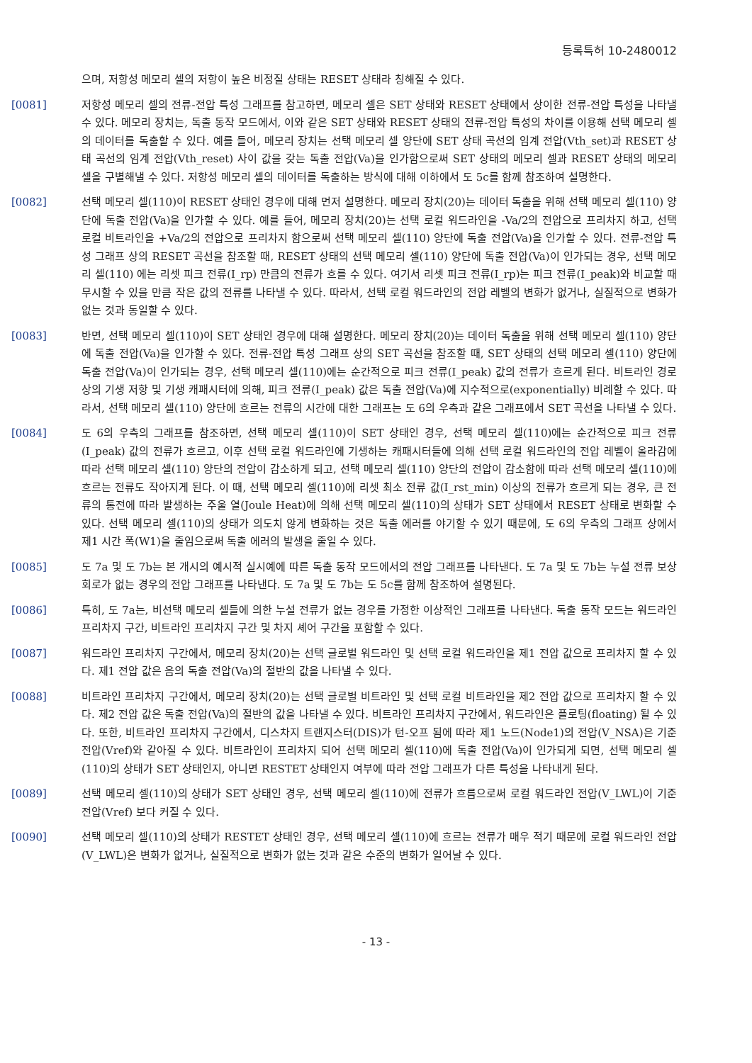등록특허 10-2480012
으며, 저항성 메모리 셀의 저항이 높은 비정질 상태는 RESET 상태라 칭해질 수 있다.
[0081] 저항성 메모리 셀의 전류-전압 특성 그래프를 참고하면, 메모리 셀은 SET 상태와 RESET 상태에서 상이한 전류-전압 특성을 나타낼 수 있다. 메모리 장치는, 독출 동작 모드에서, 이와 같은 SET 상태와 RESET 상태의 전류-전압 특성의 차이를 이용해 선택 메모리 셀의 데이터를 독출할 수 있다. 예를 들어, 메모리 장치는 선택 메모리 셀 양단에 SET 상태 곡선의 임계 전압(Vth_set)과 RESET 상태 곡선의 임계 전압(Vth_reset) 사이 값을 갖는 독출 전압(Va)을 인가함으로써 SET 상태의 메모리 셀과 RESET 상태의 메모리 셀을 구별해낼 수 있다. 저항성 메모리 셀의 데이터를 독출하는 방식에 대해 이하에서 도 5c를 함께 참조하여 설명한다.
[0082] 선택 메모리 셀(110)이 RESET 상태인 경우에 대해 먼저 설명한다. 메모리 장치(20)는 데이터 독출을 위해 선택 메모리 셀(110) 양단에 독출 전압(Va)을 인가할 수 있다. 예를 들어, 메모리 장치(20)는 선택 로컬 워드라인을 -Va/2의 전압으로 프리차지 하고, 선택 로컬 비트라인을 +Va/2의 전압으로 프리차지 함으로써 선택 메모리 셀(110) 양단에 독출 전압(Va)을 인가할 수 있다. 전류-전압 특성 그래프 상의 RESET 곡선을 참조할 때, RESET 상태의 선택 메모리 셀(110) 양단에 독출 전압(Va)이 인가되는 경우, 선택 메모리 셀(110) 에는 리셋 피크 전류(I_rp) 만큼의 전류가 흐를 수 있다. 여기서 리셋 피크 전류(I_rp)는 피크 전류(I_peak)와 비교할 때 무시할 수 있을 만큼 작은 값의 전류를 나타낼 수 있다. 따라서, 선택 로컬 워드라인의 전압 레벨의 변화가 없거나, 실질적으로 변화가 없는 것과 동일할 수 있다.
[0083] 반면, 선택 메모리 셀(110)이 SET 상태인 경우에 대해 설명한다. 메모리 장치(20)는 데이터 독출을 위해 선택 메모리 셀(110) 양단에 독출 전압(Va)을 인가할 수 있다. 전류-전압 특성 그래프 상의 SET 곡선을 참조할 때, SET 상태의 선택 메모리 셀(110) 양단에 독출 전압(Va)이 인가되는 경우, 선택 메모리 셀(110)에는 순간적으로 피크 전류(I_peak) 값의 전류가 흐르게 된다. 비트라인 경로 상의 기생 저항 및 기생 캐패시터에 의해, 피크 전류(I_peak) 값은 독출 전압(Va)에 지수적으로(exponentially) 비례할 수 있다. 따라서, 선택 메모리 셀(110) 양단에 흐르는 전류의 시간에 대한 그래프는 도 6의 우측과 같은 그래프에서 SET 곡선을 나타낼 수 있다.
[0084] 도 6의 우측의 그래프를 참조하면, 선택 메모리 셀(110)이 SET 상태인 경우, 선택 메모리 셀(110)에는 순간적으로 피크 전류(I_peak) 값의 전류가 흐르고, 이후 선택 로컬 워드라인에 기생하는 캐패시터들에 의해 선택 로컬 워드라인의 전압 레벨이 올라감에 따라 선택 메모리 셀(110) 양단의 전압이 감소하게 되고, 선택 메모리 셀(110) 양단의 전압이 감소함에 따라 선택 메모리 셀(110)에 흐르는 전류도 작아지게 된다. 이 때, 선택 메모리 셀(110)에 리셋 최소 전류 값(I_rst_min) 이상의 전류가 흐르게 되는 경우, 큰 전류의 통전에 따라 발생하는 주울 열(Joule Heat)에 의해 선택 메모리 셀(110)의 상태가 SET 상태에서 RESET 상태로 변화할 수 있다. 선택 메모리 셀(110)의 상태가 의도치 않게 변화하는 것은 독출 에러를 야기할 수 있기 때문에, 도 6의 우측의 그래프 상에서 제1 시간 폭(W1)을 줄임으로써 독출 에러의 발생을 줄일 수 있다.
[0085] 도 7a 및 도 7b는 본 개시의 예시적 실시예에 따른 독출 동작 모드에서의 전압 그래프를 나타낸다. 도 7a 및 도 7b는 누설 전류 보상 회로가 없는 경우의 전압 그래프를 나타낸다. 도 7a 및 도 7b는 도 5c를 함께 참조하여 설명된다.
[0086] 특히, 도 7a는, 비선택 메모리 셀들에 의한 누설 전류가 없는 경우를 가정한 이상적인 그래프를 나타낸다. 독출 동작 모드는 워드라인 프리차지 구간, 비트라인 프리차지 구간 및 차지 셰어 구간을 포함할 수 있다.
[0087] 워드라인 프리차지 구간에서, 메모리 장치(20)는 선택 글로벌 워드라인 및 선택 로컬 워드라인을 제1 전압 값으로 프리차지 할 수 있다. 제1 전압 값은 음의 독출 전압(Va)의 절반의 값을 나타낼 수 있다.
[0088] 비트라인 프리차지 구간에서, 메모리 장치(20)는 선택 글로벌 비트라인 및 선택 로컬 비트라인을 제2 전압 값으로 프리차지 할 수 있다. 제2 전압 값은 독출 전압(Va)의 절반의 값을 나타낼 수 있다. 비트라인 프리차지 구간에서, 워드라인은 플로팅(floating) 될 수 있다. 또한, 비트라인 프리차지 구간에서, 디스차지 트랜지스터(DIS)가 턴-오프 됨에 따라 제1 노드(Node1)의 전압(V_NSA)은 기준 전압(Vref)와 같아질 수 있다. 비트라인이 프리차지 되어 선택 메모리 셀(110)에 독출 전압(Va)이 인가되게 되면, 선택 메모리 셀(110)의 상태가 SET 상태인지, 아니면 RESTET 상태인지 여부에 따라 전압 그래프가 다른 특성을 나타내게 된다.
[0089] 선택 메모리 셀(110)의 상태가 SET 상태인 경우, 선택 메모리 셀(110)에 전류가 흐름으로써 로컬 워드라인 전압(V_LWL)이 기준 전압(Vref) 보다 커질 수 있다.
[0090] 선택 메모리 셀(110)의 상태가 RESTET 상태인 경우, 선택 메모리 셀(110)에 흐르는 전류가 매우 적기 때문에 로컬 워드라인 전압(V_LWL)은 변화가 없거나, 실질적으로 변화가 없는 것과 같은 수준의 변화가 일어날 수 있다.
- 13 -